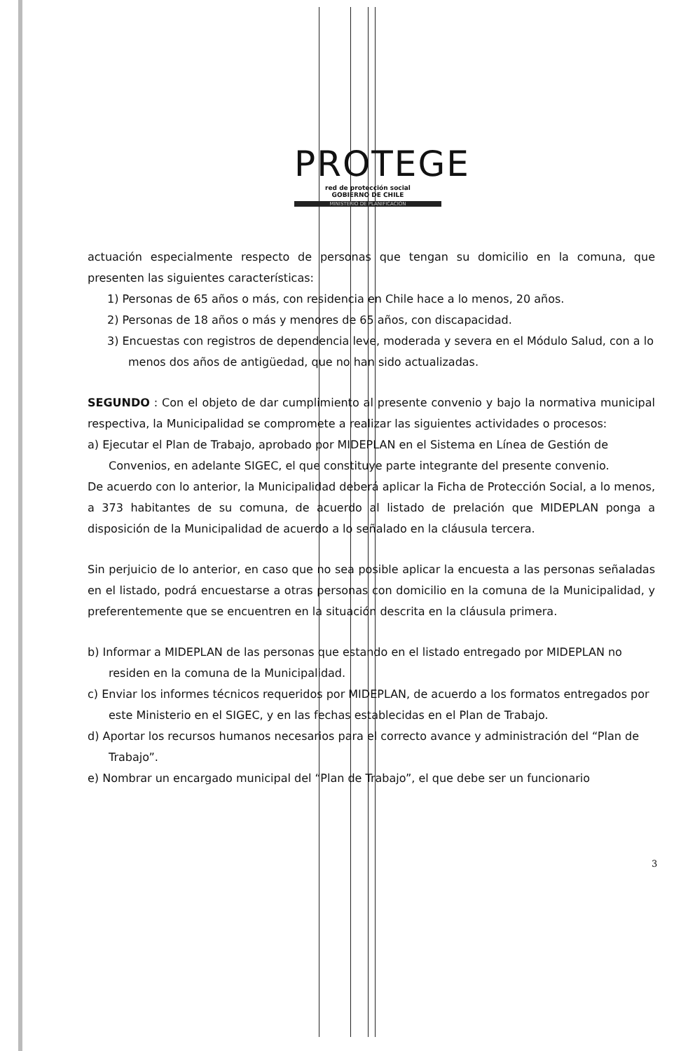PROTEGE
red de protección social
GOBIERNO DE CHILE
MINISTERIO DE PLANIFICACIÓN
actuación especialmente respecto de personas que tengan su domicilio en la comuna, que presenten las siguientes características:
1) Personas de 65 años o más, con residencia en Chile hace a lo menos, 20 años.
2) Personas de 18 años o más y menores de 65 años, con discapacidad.
3) Encuestas con registros de dependencia leve, moderada y severa en el Módulo Salud, con a lo menos dos años de antigüedad, que no han sido actualizadas.
SEGUNDO : Con el objeto de dar cumplimiento al presente convenio y bajo la normativa municipal respectiva, la Municipalidad se compromete a realizar las siguientes actividades o procesos:
a) Ejecutar el Plan de Trabajo, aprobado por MIDEPLAN en el Sistema en Línea de Gestión de Convenios, en adelante SIGEC, el que constituye parte integrante del presente convenio.
De acuerdo con lo anterior, la Municipalidad deberá aplicar la Ficha de Protección Social, a lo menos, a 373 habitantes de su comuna, de acuerdo al listado de prelación que MIDEPLAN ponga a disposición de la Municipalidad de acuerdo a lo señalado en la cláusula tercera.
Sin perjuicio de lo anterior, en caso que no sea posible aplicar la encuesta a las personas señaladas en el listado, podrá encuestarse a otras personas con domicilio en la comuna de la Municipalidad, y preferentemente que se encuentren en la situación descrita en la cláusula primera.
b) Informar a MIDEPLAN de las personas que estando en el listado entregado por MIDEPLAN no residen en la comuna de la Municipalidad.
c) Enviar los informes técnicos requeridos por MIDEPLAN, de acuerdo a los formatos entregados por este Ministerio en el SIGEC, y en las fechas establecidas en el Plan de Trabajo.
d) Aportar los recursos humanos necesarios para el correcto avance y administración del “Plan de Trabajo”.
e) Nombrar un encargado municipal del “Plan de Trabajo”, el que debe ser un funcionario
3